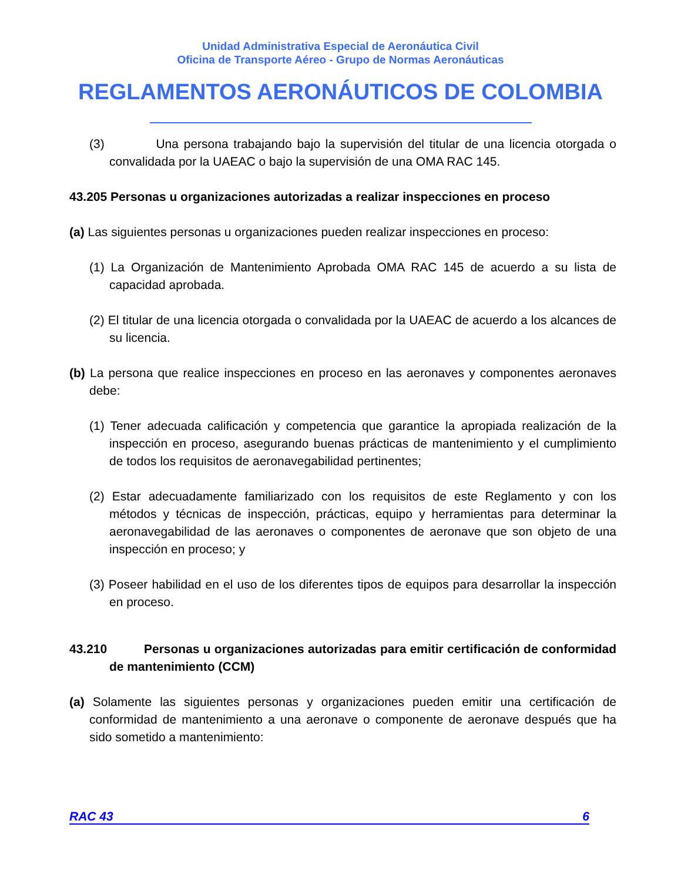Unidad Administrativa Especial de Aeronáutica Civil
Oficina de Transporte Aéreo - Grupo de Normas Aeronáuticas
REGLAMENTOS AERONÁUTICOS DE COLOMBIA
(3) Una persona trabajando bajo la supervisión del titular de una licencia otorgada o convalidada por la UAEAC o bajo la supervisión de una OMA RAC 145.
43.205 Personas u organizaciones autorizadas a realizar inspecciones en proceso
(a) Las siguientes personas u organizaciones pueden realizar inspecciones en proceso:
(1) La Organización de Mantenimiento Aprobada OMA RAC 145 de acuerdo a su lista de capacidad aprobada.
(2) El titular de una licencia otorgada o convalidada por la UAEAC de acuerdo a los alcances de su licencia.
(b) La persona que realice inspecciones en proceso en las aeronaves y componentes aeronaves debe:
(1) Tener adecuada calificación y competencia que garantice la apropiada realización de la inspección en proceso, asegurando buenas prácticas de mantenimiento y el cumplimiento de todos los requisitos de aeronavegabilidad pertinentes;
(2) Estar adecuadamente familiarizado con los requisitos de este Reglamento y con los métodos y técnicas de inspección, prácticas, equipo y herramientas para determinar la aeronavegabilidad de las aeronaves o componentes de aeronave que son objeto de una inspección en proceso; y
(3) Poseer habilidad en el uso de los diferentes tipos de equipos para desarrollar la inspección en proceso.
43.210 Personas u organizaciones autorizadas para emitir certificación de conformidad de mantenimiento (CCM)
(a) Solamente las siguientes personas y organizaciones pueden emitir una certificación de conformidad de mantenimiento a una aeronave o componente de aeronave después que ha sido sometido a mantenimiento:
RAC 43 6